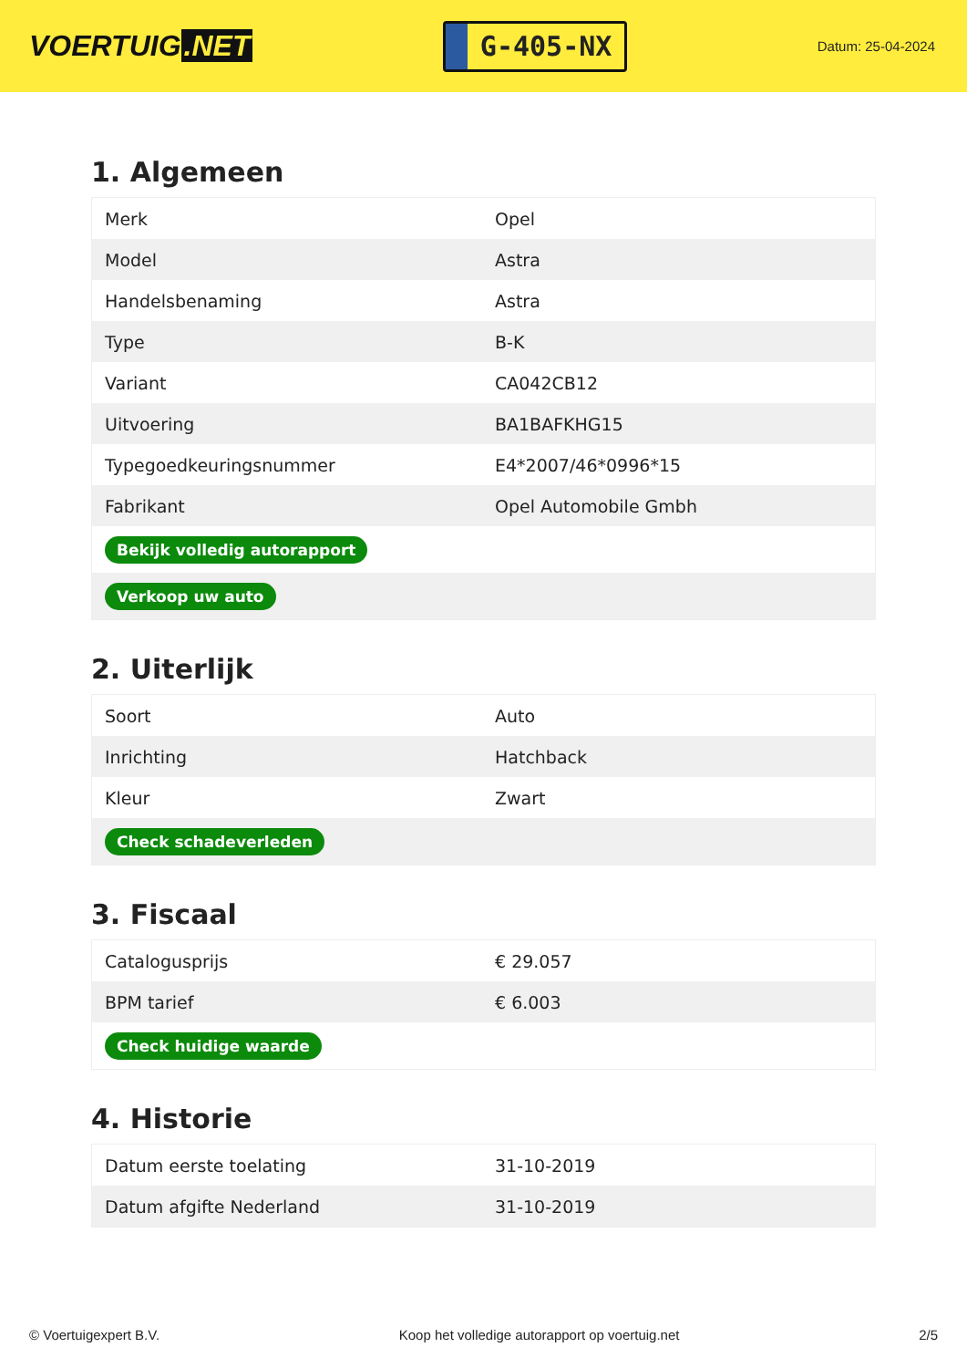VOERTUIG.NET
G-405-NX
Datum: 25-04-2024
1. Algemeen
| Merk | Opel |
| Model | Astra |
| Handelsbenaming | Astra |
| Type | B-K |
| Variant | CA042CB12 |
| Uitvoering | BA1BAFKHG15 |
| Typegoedkeuringsnummer | E4*2007/46*0996*15 |
| Fabrikant | Opel Automobile Gmbh |
| Bekijk volledig autorapport | |
| Verkoop uw auto | |
2. Uiterlijk
| Soort | Auto |
| Inrichting | Hatchback |
| Kleur | Zwart |
| Check schadeverleden | |
3. Fiscaal
| Catalogusprijs | € 29.057 |
| BPM tarief | € 6.003 |
| Check huidige waarde | |
4. Historie
| Datum eerste toelating | 31-10-2019 |
| Datum afgifte Nederland | 31-10-2019 |
© Voertuigexpert B.V. Koop het volledige autorapport op voertuig.net 2/5